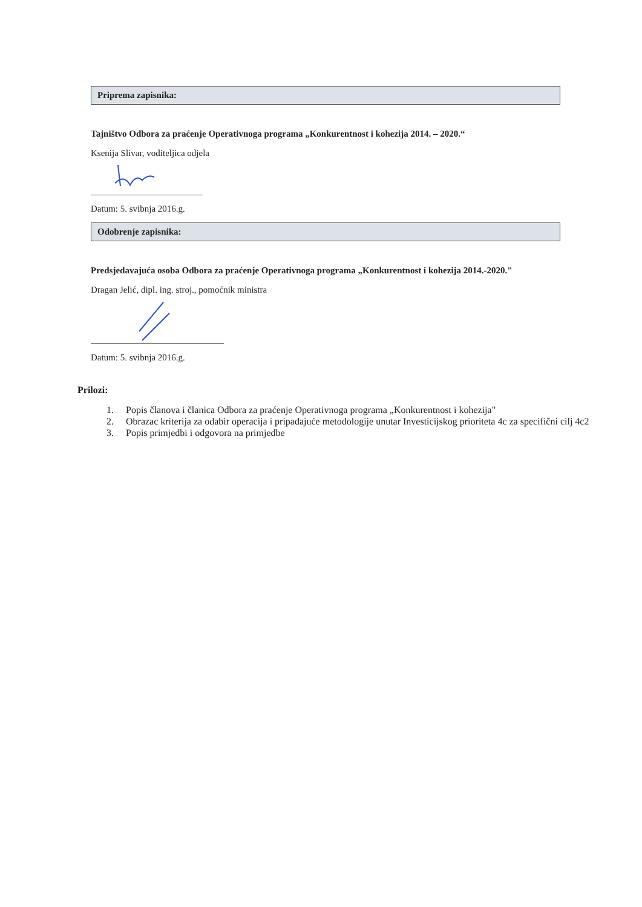Priprema zapisnika:
Tajništvo Odbora za praćenje Operativnoga programa „Konkurentnost i kohezija 2014. – 2020.“
Ksenija Slivar, voditeljica odjela
Datum: 5. svibnja 2016.g.
Odobrenje zapisnika:
Predsjedavajuća osoba Odbora za praćenje Operativnoga programa „Konkurentnost i kohezija 2014.-2020."
Dragan Jelić, dipl. ing. stroj., pomoćnik ministra
Datum: 5. svibnja 2016.g.
Prilozi:
1. Popis članova i članica Odbora za praćenje Operativnoga programa „Konkurentnost i kohezija"
2. Obrazac kriterija za odabir operacija i pripadajuće metodologije unutar Investicijskog prioriteta 4c za specifični cilj 4c2
3. Popis primjedbi i odgovora na primjedbe